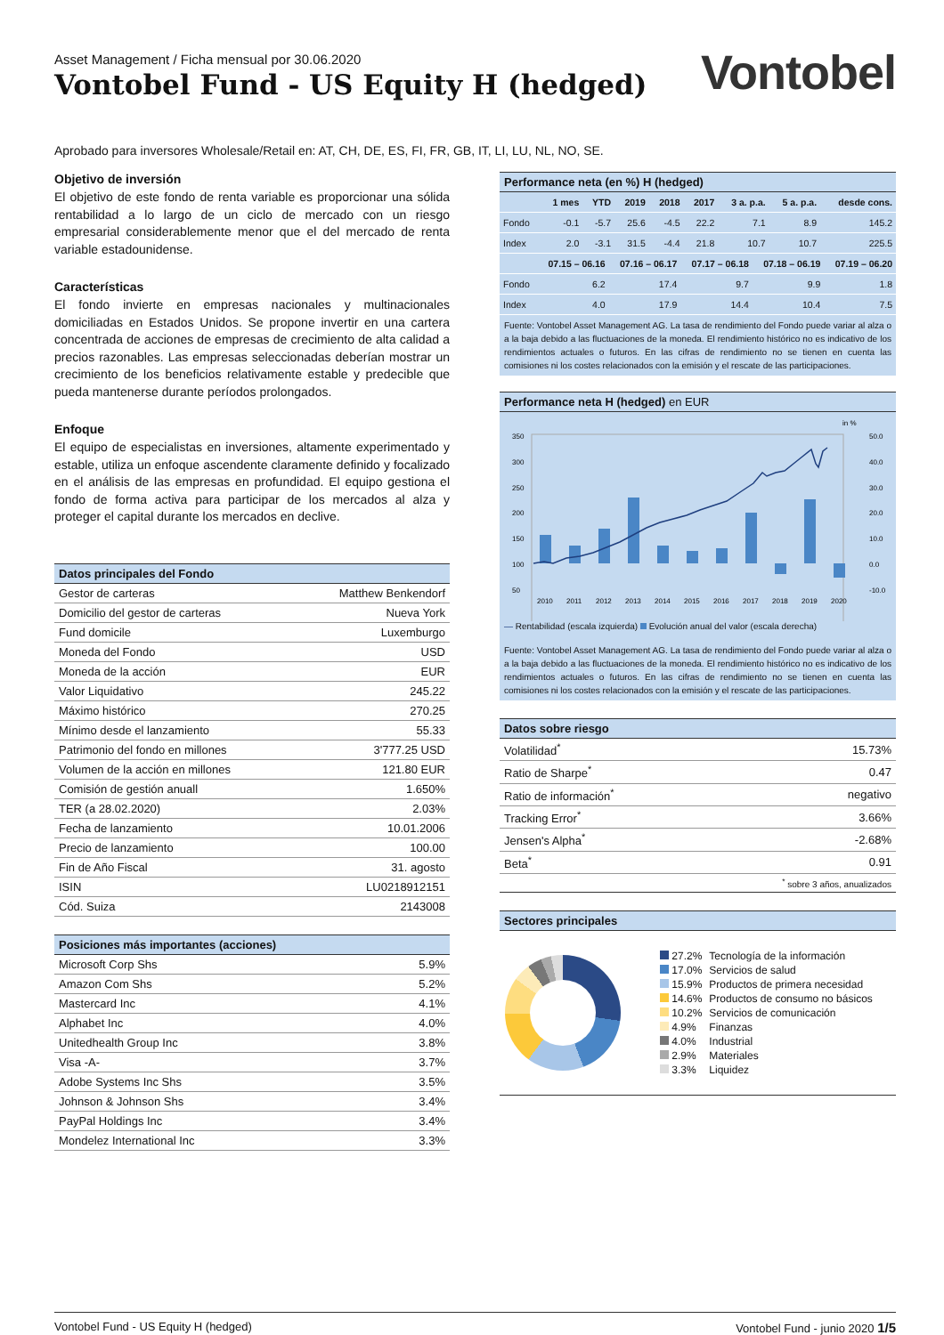Asset Management / Ficha mensual por 30.06.2020
Vontobel Fund - US Equity H (hedged)
Vontobel
Aprobado para inversores Wholesale/Retail en: AT, CH, DE, ES, FI, FR, GB, IT, LI, LU, NL, NO, SE.
Objetivo de inversión
El objetivo de este fondo de renta variable es proporcionar una sólida rentabilidad a lo largo de un ciclo de mercado con un riesgo empresarial considerablemente menor que el del mercado de renta variable estadounidense.
Características
El fondo invierte en empresas nacionales y multinacionales domiciliadas en Estados Unidos. Se propone invertir en una cartera concentrada de acciones de empresas de crecimiento de alta calidad a precios razonables. Las empresas seleccionadas deberían mostrar un crecimiento de los beneficios relativamente estable y predecible que pueda mantenerse durante períodos prolongados.
Enfoque
El equipo de especialistas en inversiones, altamente experimentado y estable, utiliza un enfoque ascendente claramente definido y focalizado en el análisis de las empresas en profundidad. El equipo gestiona el fondo de forma activa para participar de los mercados al alza y proteger el capital durante los mercados en declive.
| Datos principales del Fondo | |
| --- | --- |
| Gestor de carteras | Matthew Benkendorf |
| Domicilio del gestor de carteras | Nueva York |
| Fund domicile | Luxemburgo |
| Moneda del Fondo | USD |
| Moneda de la acción | EUR |
| Valor Liquidativo | 245.22 |
| Máximo histórico | 270.25 |
| Mínimo desde el lanzamiento | 55.33 |
| Patrimonio del fondo en millones | 3'777.25 USD |
| Volumen de la acción en millones | 121.80 EUR |
| Comisión de gestión anuall | 1.650% |
| TER (a 28.02.2020) | 2.03% |
| Fecha de lanzamiento | 10.01.2006 |
| Precio de lanzamiento | 100.00 |
| Fin de Año Fiscal | 31. agosto |
| ISIN | LU0218912151 |
| Cód. Suiza | 2143008 |
| Posiciones más importantes (acciones) | |
| --- | --- |
| Microsoft Corp Shs | 5.9% |
| Amazon Com Shs | 5.2% |
| Mastercard Inc | 4.1% |
| Alphabet Inc | 4.0% |
| Unitedhealth Group Inc | 3.8% |
| Visa -A- | 3.7% |
| Adobe Systems Inc Shs | 3.5% |
| Johnson & Johnson Shs | 3.4% |
| PayPal Holdings Inc | 3.4% |
| Mondelez International Inc | 3.3% |
| Performance neta (en %) H (hedged) | | | | | | | | |
| --- | --- | --- | --- | --- | --- | --- | --- | --- |
| | 1 mes | YTD | 2019 | 2018 | 2017 | 3 a. p.a. | 5 a. p.a. | desde cons. |
| Fondo | -0.1 | -5.7 | 25.6 | -4.5 | 22.2 | 7.1 | 8.9 | 145.2 |
| Index | 2.0 | -3.1 | 31.5 | -4.4 | 21.8 | 10.7 | 10.7 | 225.5 |
| | 07.15 – 06.16 | 07.16 – 06.17 | 07.17 – 06.18 | 07.18 – 06.19 | 07.19 – 06.20 |
| --- | --- | --- | --- | --- | --- |
| Fondo | 6.2 | 17.4 | 9.7 | 9.9 | 1.8 |
| Index | 4.0 | 17.9 | 14.4 | 10.4 | 7.5 |
Fuente: Vontobel Asset Management AG. La tasa de rendimiento del Fondo puede variar al alza o a la baja debido a las fluctuaciones de la moneda. El rendimiento histórico no es indicativo de los rendimientos actuales o futuros. En las cifras de rendimiento no se tienen en cuenta las comisiones ni los costes relacionados con la emisión y el rescate de las participaciones.
Performance neta H (hedged) en EUR
in %
350
300
250
200
150
100
50
50.0
40.0
30.0
20.0
10.0
0.0
-10.0
2010
2011
2012
2013
2014
2015
2016
2017
2018
2019
2020
— Rentabilidad (escala izquierda) Evolución anual del valor (escala derecha)
Fuente: Vontobel Asset Management AG. La tasa de rendimiento del Fondo puede variar al alza o a la baja debido a las fluctuaciones de la moneda. El rendimiento histórico no es indicativo de los rendimientos actuales o futuros. En las cifras de rendimiento no se tienen en cuenta las comisiones ni los costes relacionados con la emisión y el rescate de las participaciones.
| Datos sobre riesgo | |
| --- | --- |
| Volatilidad<sup>*</sup> | 15.73% |
| Ratio de Sharpe<sup>*</sup> | 0.47 |
| Ratio de información<sup>*</sup> | negativo |
| Tracking Error<sup>*</sup> | 3.66% |
| Jensen's Alpha<sup>*</sup> | -2.68% |
| Beta<sup>*</sup> | 0.91 |
| <sup>*</sup> sobre 3 años, anualizados | |
| Sectores principales |
| --- |
| 27.2% | Tecnología de la información |
| 17.0% | Servicios de salud |
| 15.9% | Productos de primera necesidad |
| 14.6% | Productos de consumo no básicos |
| 10.2% | Servicios de comunicación |
| 4.9% | Finanzas |
| 4.0% | Industrial |
| 2.9% | Materiales |
| 3.3% | Liquidez |
Vontobel Fund - US Equity H (hedged) Vontobel Fund - junio 2020 1/5